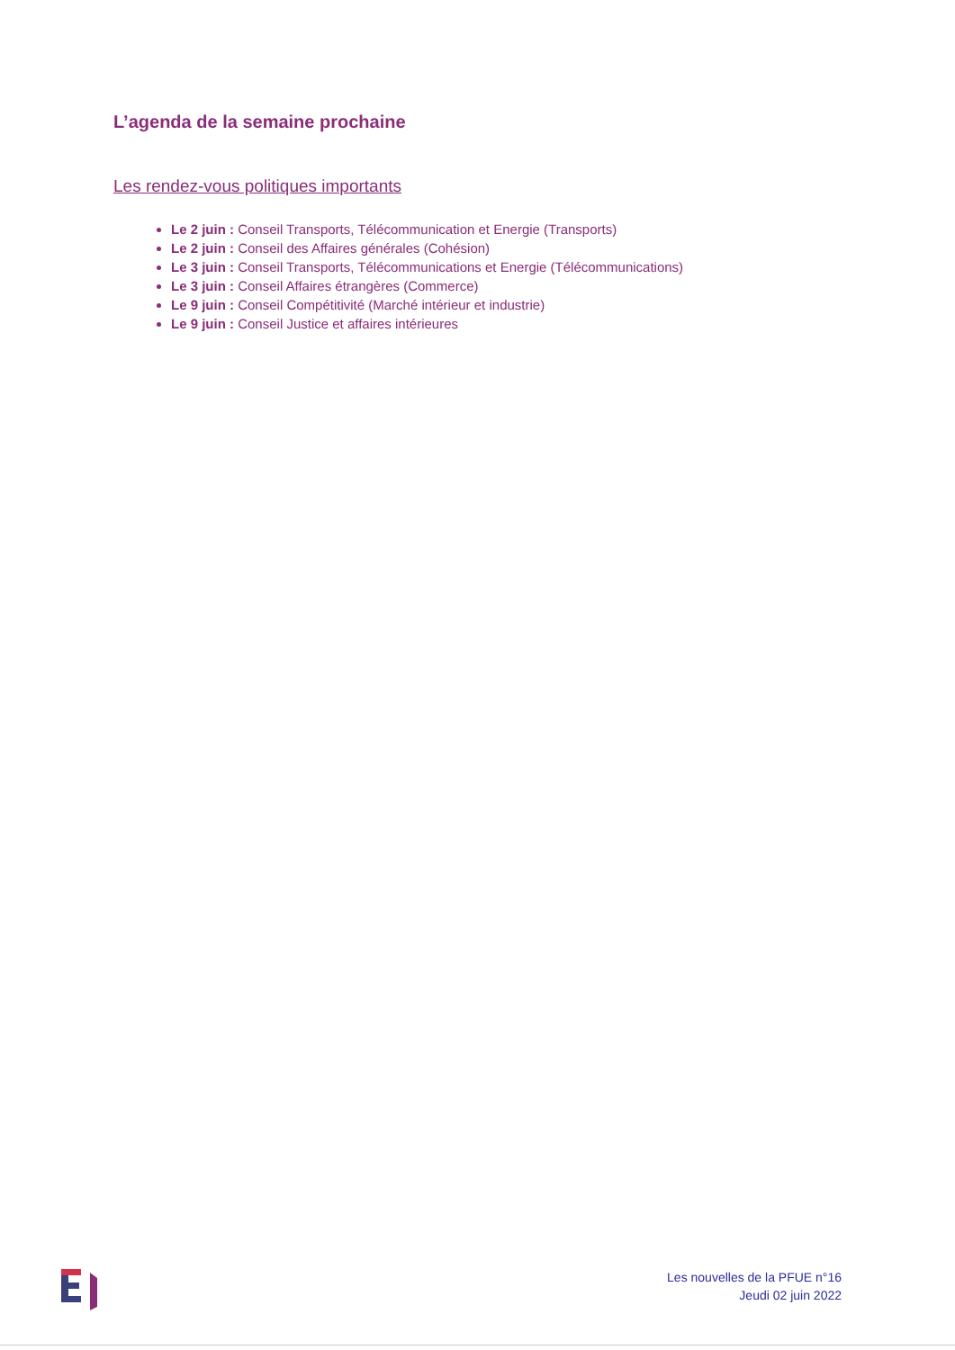L’agenda de la semaine prochaine
Les rendez-vous politiques importants
Le 2 juin : Conseil Transports, Télécommunication et Energie (Transports)
Le 2 juin : Conseil des Affaires générales (Cohésion)
Le 3 juin : Conseil Transports, Télécommunications et Energie (Télécommunications)
Le 3 juin : Conseil Affaires étrangères (Commerce)
Le 9 juin : Conseil Compétitivité (Marché intérieur et industrie)
Le 9 juin : Conseil Justice et affaires intérieures
Les nouvelles de la PFUE n°16
Jeudi 02 juin 2022